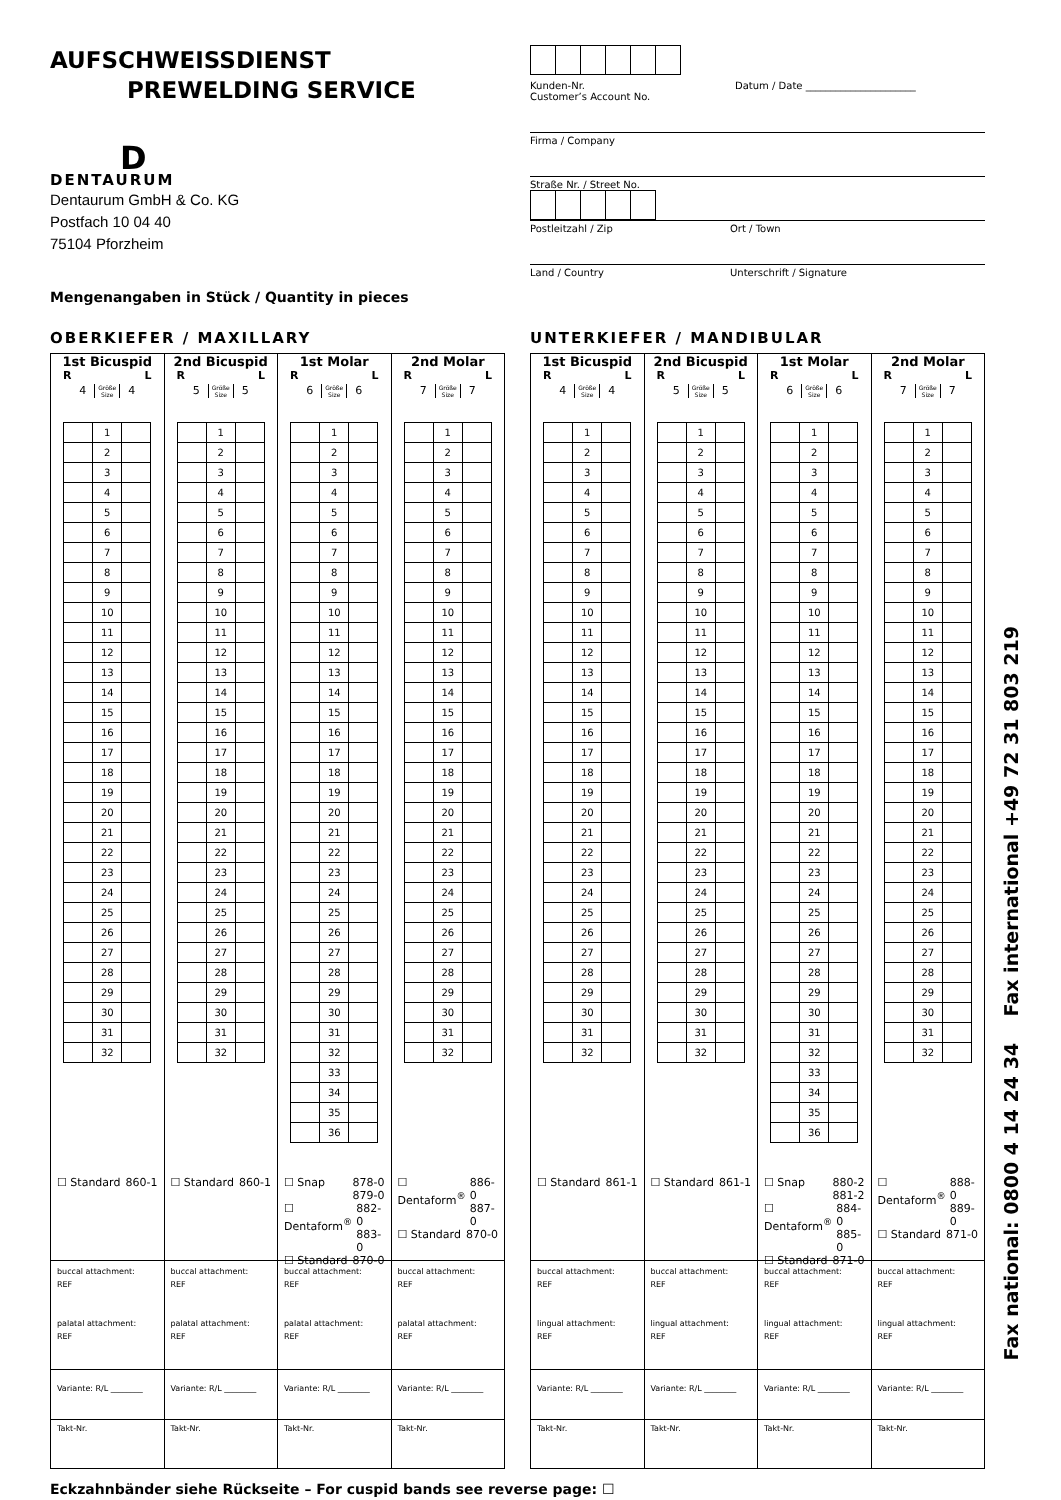AUFSCHWEISSDIENST
PREWELDING SERVICE
D
DENTAURUM
Dentaurum GmbH & Co. KG
Postfach 10 04 40
75104 Pforzheim
Mengenangaben in Stück / Quantity in pieces
Kunden-Nr.
Customer’s Account No. Datum / Date ______________________
Firma / Company
Straße Nr. / Street No.
Postleitzahl / Zip Ort / Town
Land / Country Unterschrift / Signature
OBERKIEFER / MAXILLARY
1st Bicuspid
R L
4 Größe
Size 4
| | 1 | |
| | 2 | |
| | 3 | |
| | 4 | |
| | 5 | |
| | 6 | |
| | 7 | |
| | 8 | |
| | 9 | |
| | 10 | |
| | 11 | |
| | 12 | |
| | 13 | |
| | 14 | |
| | 15 | |
| | 16 | |
| | 17 | |
| | 18 | |
| | 19 | |
| | 20 | |
| | 21 | |
| | 22 | |
| | 23 | |
| | 24 | |
| | 25 | |
| | 26 | |
| | 27 | |
| | 28 | |
| | 29 | |
| | 30 | |
| | 31 | |
| | 32 | |
☐ Standard 860-1
buccal attachment:
REF
palatal attachment:
REF
Variante: R/L ________
Takt-Nr.
2nd Bicuspid
R L
5 Größe
Size 5
| | 1 | |
| | 2 | |
| | 3 | |
| | 4 | |
| | 5 | |
| | 6 | |
| | 7 | |
| | 8 | |
| | 9 | |
| | 10 | |
| | 11 | |
| | 12 | |
| | 13 | |
| | 14 | |
| | 15 | |
| | 16 | |
| | 17 | |
| | 18 | |
| | 19 | |
| | 20 | |
| | 21 | |
| | 22 | |
| | 23 | |
| | 24 | |
| | 25 | |
| | 26 | |
| | 27 | |
| | 28 | |
| | 29 | |
| | 30 | |
| | 31 | |
| | 32 | |
☐ Standard 860-1
buccal attachment:
REF
palatal attachment:
REF
Variante: R/L ________
Takt-Nr.
1st Molar
R L
6 Größe
Size 6
| | 1 | |
| | 2 | |
| | 3 | |
| | 4 | |
| | 5 | |
| | 6 | |
| | 7 | |
| | 8 | |
| | 9 | |
| | 10 | |
| | 11 | |
| | 12 | |
| | 13 | |
| | 14 | |
| | 15 | |
| | 16 | |
| | 17 | |
| | 18 | |
| | 19 | |
| | 20 | |
| | 21 | |
| | 22 | |
| | 23 | |
| | 24 | |
| | 25 | |
| | 26 | |
| | 27 | |
| | 28 | |
| | 29 | |
| | 30 | |
| | 31 | |
| | 32 | |
| | 33 | |
| | 34 | |
| | 35 | |
| | 36 | |
☐ Snap 878-0
879-0
☐ Dentaform<sup>®</sup> 882-0
883-0
☐ Standard 870-0
buccal attachment:
REF
palatal attachment:
REF
Variante: R/L ________
Takt-Nr.
2nd Molar
R L
7 Größe
Size 7
| | 1 | |
| | 2 | |
| | 3 | |
| | 4 | |
| | 5 | |
| | 6 | |
| | 7 | |
| | 8 | |
| | 9 | |
| | 10 | |
| | 11 | |
| | 12 | |
| | 13 | |
| | 14 | |
| | 15 | |
| | 16 | |
| | 17 | |
| | 18 | |
| | 19 | |
| | 20 | |
| | 21 | |
| | 22 | |
| | 23 | |
| | 24 | |
| | 25 | |
| | 26 | |
| | 27 | |
| | 28 | |
| | 29 | |
| | 30 | |
| | 31 | |
| | 32 | |
☐ Dentaform<sup>®</sup> 886-0
887-0
☐ Standard 870-0
buccal attachment:
REF
palatal attachment:
REF
Variante: R/L ________
Takt-Nr.
UNTERKIEFER / MANDIBULAR
1st Bicuspid
R L
4 Größe
Size 4
| | 1 | |
| | 2 | |
| | 3 | |
| | 4 | |
| | 5 | |
| | 6 | |
| | 7 | |
| | 8 | |
| | 9 | |
| | 10 | |
| | 11 | |
| | 12 | |
| | 13 | |
| | 14 | |
| | 15 | |
| | 16 | |
| | 17 | |
| | 18 | |
| | 19 | |
| | 20 | |
| | 21 | |
| | 22 | |
| | 23 | |
| | 24 | |
| | 25 | |
| | 26 | |
| | 27 | |
| | 28 | |
| | 29 | |
| | 30 | |
| | 31 | |
| | 32 | |
☐ Standard 861-1
buccal attachment:
REF
lingual attachment:
REF
Variante: R/L ________
Takt-Nr.
2nd Bicuspid
R L
5 Größe
Size 5
| | 1 | |
| | 2 | |
| | 3 | |
| | 4 | |
| | 5 | |
| | 6 | |
| | 7 | |
| | 8 | |
| | 9 | |
| | 10 | |
| | 11 | |
| | 12 | |
| | 13 | |
| | 14 | |
| | 15 | |
| | 16 | |
| | 17 | |
| | 18 | |
| | 19 | |
| | 20 | |
| | 21 | |
| | 22 | |
| | 23 | |
| | 24 | |
| | 25 | |
| | 26 | |
| | 27 | |
| | 28 | |
| | 29 | |
| | 30 | |
| | 31 | |
| | 32 | |
☐ Standard 861-1
buccal attachment:
REF
lingual attachment:
REF
Variante: R/L ________
Takt-Nr.
1st Molar
R L
6 Größe
Size 6
| | 1 | |
| | 2 | |
| | 3 | |
| | 4 | |
| | 5 | |
| | 6 | |
| | 7 | |
| | 8 | |
| | 9 | |
| | 10 | |
| | 11 | |
| | 12 | |
| | 13 | |
| | 14 | |
| | 15 | |
| | 16 | |
| | 17 | |
| | 18 | |
| | 19 | |
| | 20 | |
| | 21 | |
| | 22 | |
| | 23 | |
| | 24 | |
| | 25 | |
| | 26 | |
| | 27 | |
| | 28 | |
| | 29 | |
| | 30 | |
| | 31 | |
| | 32 | |
| | 33 | |
| | 34 | |
| | 35 | |
| | 36 | |
☐ Snap 880-2
881-2
☐ Dentaform<sup>®</sup> 884-0
885-0
☐ Standard 871-0
buccal attachment:
REF
lingual attachment:
REF
Variante: R/L ________
Takt-Nr.
2nd Molar
R L
7 Größe
Size 7
| | 1 | |
| | 2 | |
| | 3 | |
| | 4 | |
| | 5 | |
| | 6 | |
| | 7 | |
| | 8 | |
| | 9 | |
| | 10 | |
| | 11 | |
| | 12 | |
| | 13 | |
| | 14 | |
| | 15 | |
| | 16 | |
| | 17 | |
| | 18 | |
| | 19 | |
| | 20 | |
| | 21 | |
| | 22 | |
| | 23 | |
| | 24 | |
| | 25 | |
| | 26 | |
| | 27 | |
| | 28 | |
| | 29 | |
| | 30 | |
| | 31 | |
| | 32 | |
☐ Dentaform<sup>®</sup> 888-0
889-0
☐ Standard 871-0
buccal attachment:
REF
lingual attachment:
REF
Variante: R/L ________
Takt-Nr.
Eckzahnbänder siehe Rückseite – For cuspid bands see reverse page: ☐
Fax national: 0800 4 14 24 34 Fax international +49 72 31 803 219